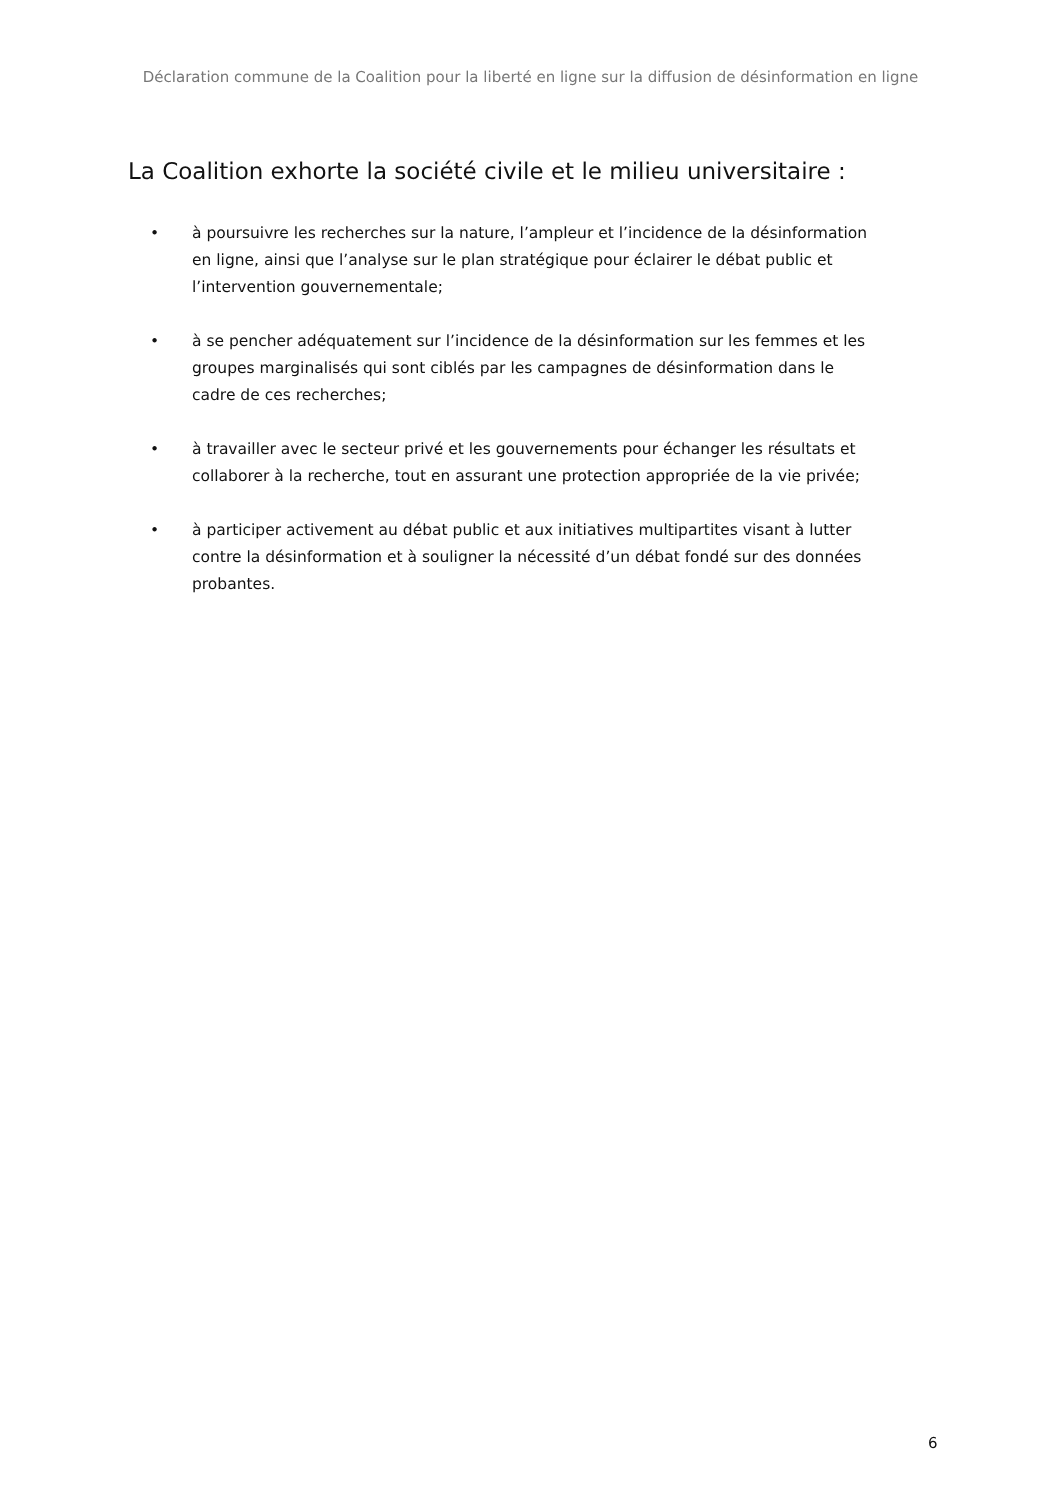Déclaration commune de la Coalition pour la liberté en ligne sur la diffusion de désinformation en ligne
La Coalition exhorte la société civile et le milieu universitaire :
• à poursuivre les recherches sur la nature, l’ampleur et l’incidence de la désinformation en ligne, ainsi que l’analyse sur le plan stratégique pour éclairer le débat public et l’intervention gouvernementale;
• à se pencher adéquatement sur l’incidence de la désinformation sur les femmes et les groupes marginalisés qui sont ciblés par les campagnes de désinformation dans le cadre de ces recherches;
• à travailler avec le secteur privé et les gouvernements pour échanger les résultats et collaborer à la recherche, tout en assurant une protection appropriée de la vie privée;
• à participer activement au débat public et aux initiatives multipartites visant à lutter contre la désinformation et à souligner la nécessité d’un débat fondé sur des données probantes.
6